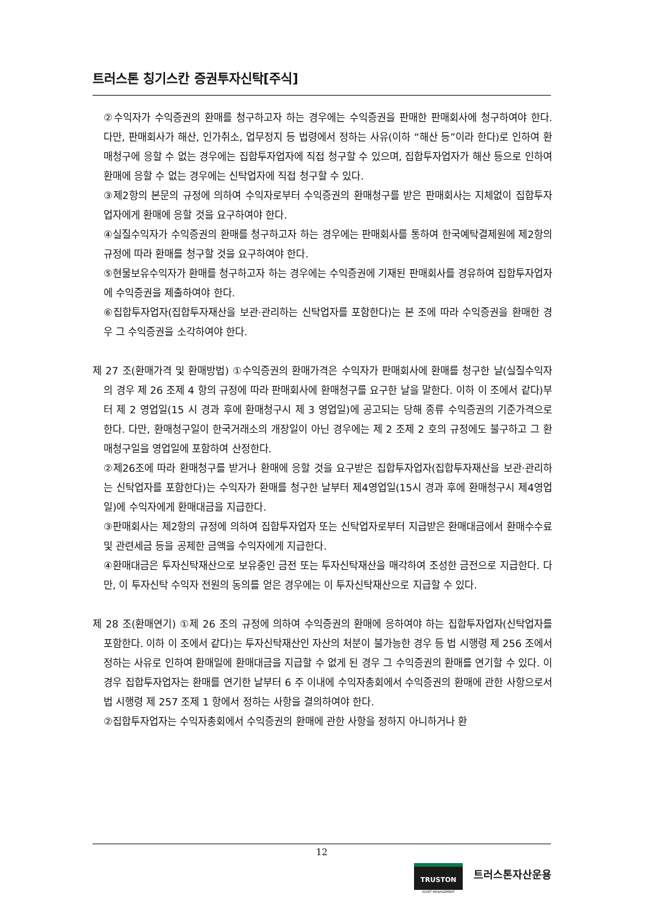트러스톤 칭기스칸 증권투자신탁[주식]
②수익자가 수익증권의 환매를 청구하고자 하는 경우에는 수익증권을 판매한 판매회사에 청구하여야 한다. 다만, 판매회사가 해산, 인가취소, 업무정지 등 법령에서 정하는 사유(이하 “해산 등”이라 한다)로 인하여 환매청구에 응할 수 없는 경우에는 집합투자업자에 직접 청구할 수 있으며, 집합투자업자가 해산 등으로 인하여 환매에 응할 수 없는 경우에는 신탁업자에 직접 청구할 수 있다.
③제2항의 본문의 규정에 의하여 수익자로부터 수익증권의 환매청구를 받은 판매회사는 지체없이 집합투자업자에게 환매에 응할 것을 요구하여야 한다.
④실질수익자가 수익증권의 환매를 청구하고자 하는 경우에는 판매회사를 통하여 한국예탁결제원에 제2항의 규정에 따라 환매를 청구할 것을 요구하여야 한다.
⑤현물보유수익자가 환매를 청구하고자 하는 경우에는 수익증권에 기재된 판매회사를 경유하여 집합투자업자에 수익증권을 제출하여야 한다.
⑥집합투자업자(집합투자재산을 보관·관리하는 신탁업자를 포함한다)는 본 조에 따라 수익증권을 환매한 경우 그 수익증권을 소각하여야 한다.
제 27 조(환매가격 및 환매방법) ①수익증권의 환매가격은 수익자가 판매회사에 환매를 청구한 날(실질수익자의 경우 제 26 조제 4 항의 규정에 따라 판매회사에 환매청구를 요구한 날을 말한다. 이하 이 조에서 같다)부터 제 2 영업일(15 시 경과 후에 환매청구시 제 3 영업일)에 공고되는 당해 종류 수익증권의 기준가격으로 한다. 다만, 환매청구일이 한국거래소의 개장일이 아닌 경우에는 제 2 조제 2 호의 규정에도 불구하고 그 환매청구일을 영업일에 포함하여 산정한다.
②제26조에 따라 환매청구를 받거나 환매에 응할 것을 요구받은 집합투자업자(집합투자재산을 보관·관리하는 신탁업자를 포함한다)는 수익자가 환매를 청구한 날부터 제4영업일(15시 경과 후에 환매청구시 제4영업일)에 수익자에게 환매대금을 지급한다.
③판매회사는 제2항의 규정에 의하여 집합투자업자 또는 신탁업자로부터 지급받은 환매대금에서 환매수수료 및 관련세금 등을 공제한 금액을 수익자에게 지급한다.
④환매대금은 투자신탁재산으로 보유중인 금전 또는 투자신탁재산을 매각하여 조성한 금전으로 지급한다. 다만, 이 투자신탁 수익자 전원의 동의를 얻은 경우에는 이 투자신탁재산으로 지급할 수 있다.
제 28 조(환매연기) ①제 26 조의 규정에 의하여 수익증권의 환매에 응하여야 하는 집합투자업자(신탁업자를 포함한다. 이하 이 조에서 같다)는 투자신탁재산인 자산의 처분이 불가능한 경우 등 법 시행령 제 256 조에서 정하는 사유로 인하여 환매일에 환매대금을 지급할 수 없게 된 경우 그 수익증권의 환매를 연기할 수 있다. 이 경우 집합투자업자는 환매를 연기한 날부터 6 주 이내에 수익자총회에서 수익증권의 환매에 관한 사항으로서 법 시행령 제 257 조제 1 항에서 정하는 사항을 결의하여야 한다.
②집합투자업자는 수익자총회에서 수익증권의 환매에 관한 사항을 정하지 아니하거나 환
12
TRUSTON
ASSET MANAGEMENT
트러스톤자산운용